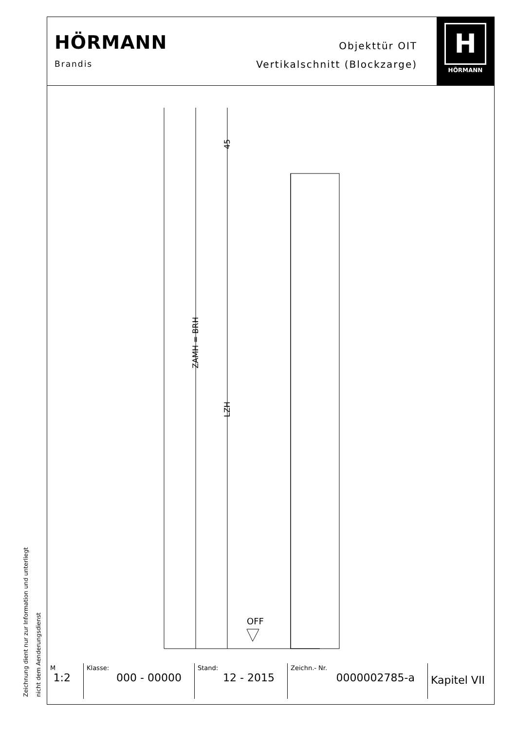HÖRMANN
Brandis
Objekttür OIT
Vertikalschnitt (Blockzarge)
H
HÖRMANN
ZAMH = BRH
LZH
45
OFF
| M 1:2 | Klasse: 000 - 00000 | Stand: 12 - 2015 | Zeichn.- Nr. 0000002785-a | Kapitel VII |
Zeichnung dient nur zur Information und unterliegt nicht dem Aenderungsdienst